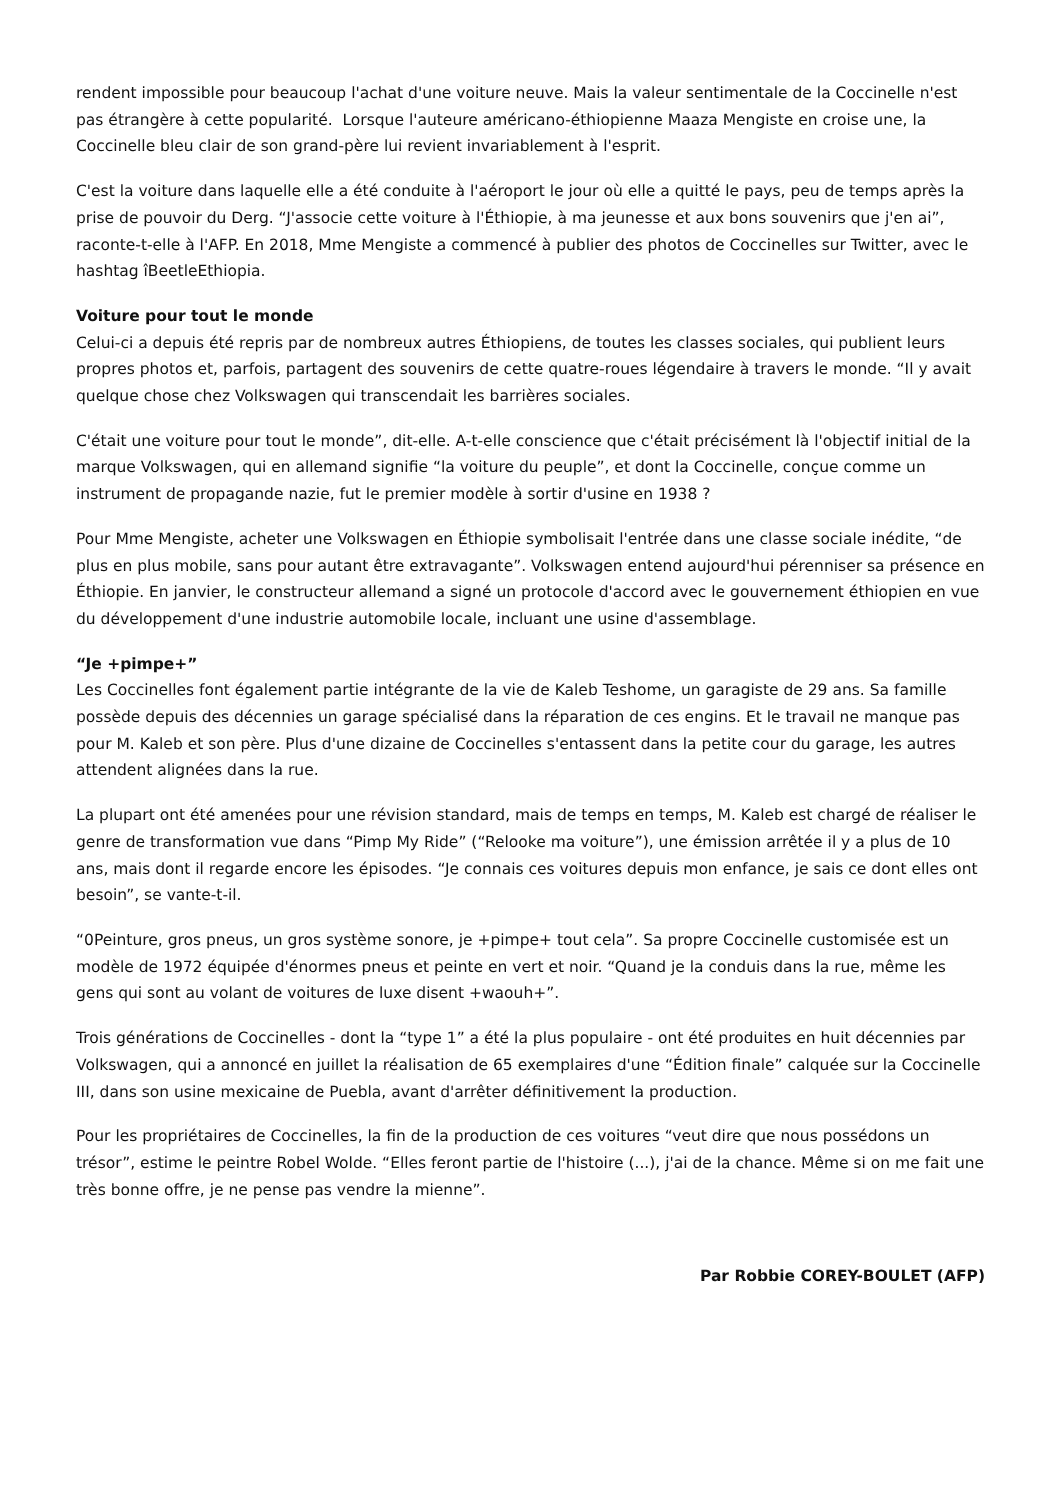rendent impossible pour beaucoup l'achat d'une voiture neuve. Mais la valeur sentimentale de la Coccinelle n'est pas étrangère à cette popularité. Lorsque l'auteure américano-éthiopienne Maaza Mengiste en croise une, la Coccinelle bleu clair de son grand-père lui revient invariablement à l'esprit.
C'est la voiture dans laquelle elle a été conduite à l'aéroport le jour où elle a quitté le pays, peu de temps après la prise de pouvoir du Derg. “J'associe cette voiture à l'Éthiopie, à ma jeunesse et aux bons souvenirs que j'en ai”, raconte-t-elle à l'AFP. En 2018, Mme Mengiste a commencé à publier des photos de Coccinelles sur Twitter, avec le hashtag îBeetleEthiopia.
Voiture pour tout le monde
Celui-ci a depuis été repris par de nombreux autres Éthiopiens, de toutes les classes sociales, qui publient leurs propres photos et, parfois, partagent des souvenirs de cette quatre-roues légendaire à travers le monde. “Il y avait quelque chose chez Volkswagen qui transcendait les barrières sociales.
C'était une voiture pour tout le monde”, dit-elle. A-t-elle conscience que c'était précisément là l'objectif initial de la marque Volkswagen, qui en allemand signifie “la voiture du peuple”, et dont la Coccinelle, conçue comme un instrument de propagande nazie, fut le premier modèle à sortir d'usine en 1938 ?
Pour Mme Mengiste, acheter une Volkswagen en Éthiopie symbolisait l'entrée dans une classe sociale inédite, “de plus en plus mobile, sans pour autant être extravagante”. Volkswagen entend aujourd'hui pérenniser sa présence en Éthiopie. En janvier, le constructeur allemand a signé un protocole d'accord avec le gouvernement éthiopien en vue du développement d'une industrie automobile locale, incluant une usine d'assemblage.
“Je +pimpe+”
Les Coccinelles font également partie intégrante de la vie de Kaleb Teshome, un garagiste de 29 ans. Sa famille possède depuis des décennies un garage spécialisé dans la réparation de ces engins. Et le travail ne manque pas pour M. Kaleb et son père. Plus d'une dizaine de Coccinelles s'entassent dans la petite cour du garage, les autres attendent alignées dans la rue.
La plupart ont été amenées pour une révision standard, mais de temps en temps, M. Kaleb est chargé de réaliser le genre de transformation vue dans “Pimp My Ride” (“Relooke ma voiture”), une émission arrêtée il y a plus de 10 ans, mais dont il regarde encore les épisodes. “Je connais ces voitures depuis mon enfance, je sais ce dont elles ont besoin”, se vante-t-il.
“0Peinture, gros pneus, un gros système sonore, je +pimpe+ tout cela”. Sa propre Coccinelle customisée est un modèle de 1972 équipée d'énormes pneus et peinte en vert et noir. “Quand je la conduis dans la rue, même les gens qui sont au volant de voitures de luxe disent +waouh+”.
Trois générations de Coccinelles - dont la “type 1” a été la plus populaire - ont été produites en huit décennies par Volkswagen, qui a annoncé en juillet la réalisation de 65 exemplaires d'une “Édition finale” calquée sur la Coccinelle III, dans son usine mexicaine de Puebla, avant d'arrêter définitivement la production.
Pour les propriétaires de Coccinelles, la fin de la production de ces voitures “veut dire que nous possédons un trésor”, estime le peintre Robel Wolde. “Elles feront partie de l'histoire (...), j'ai de la chance. Même si on me fait une très bonne offre, je ne pense pas vendre la mienne”.
Par Robbie COREY-BOULET (AFP)